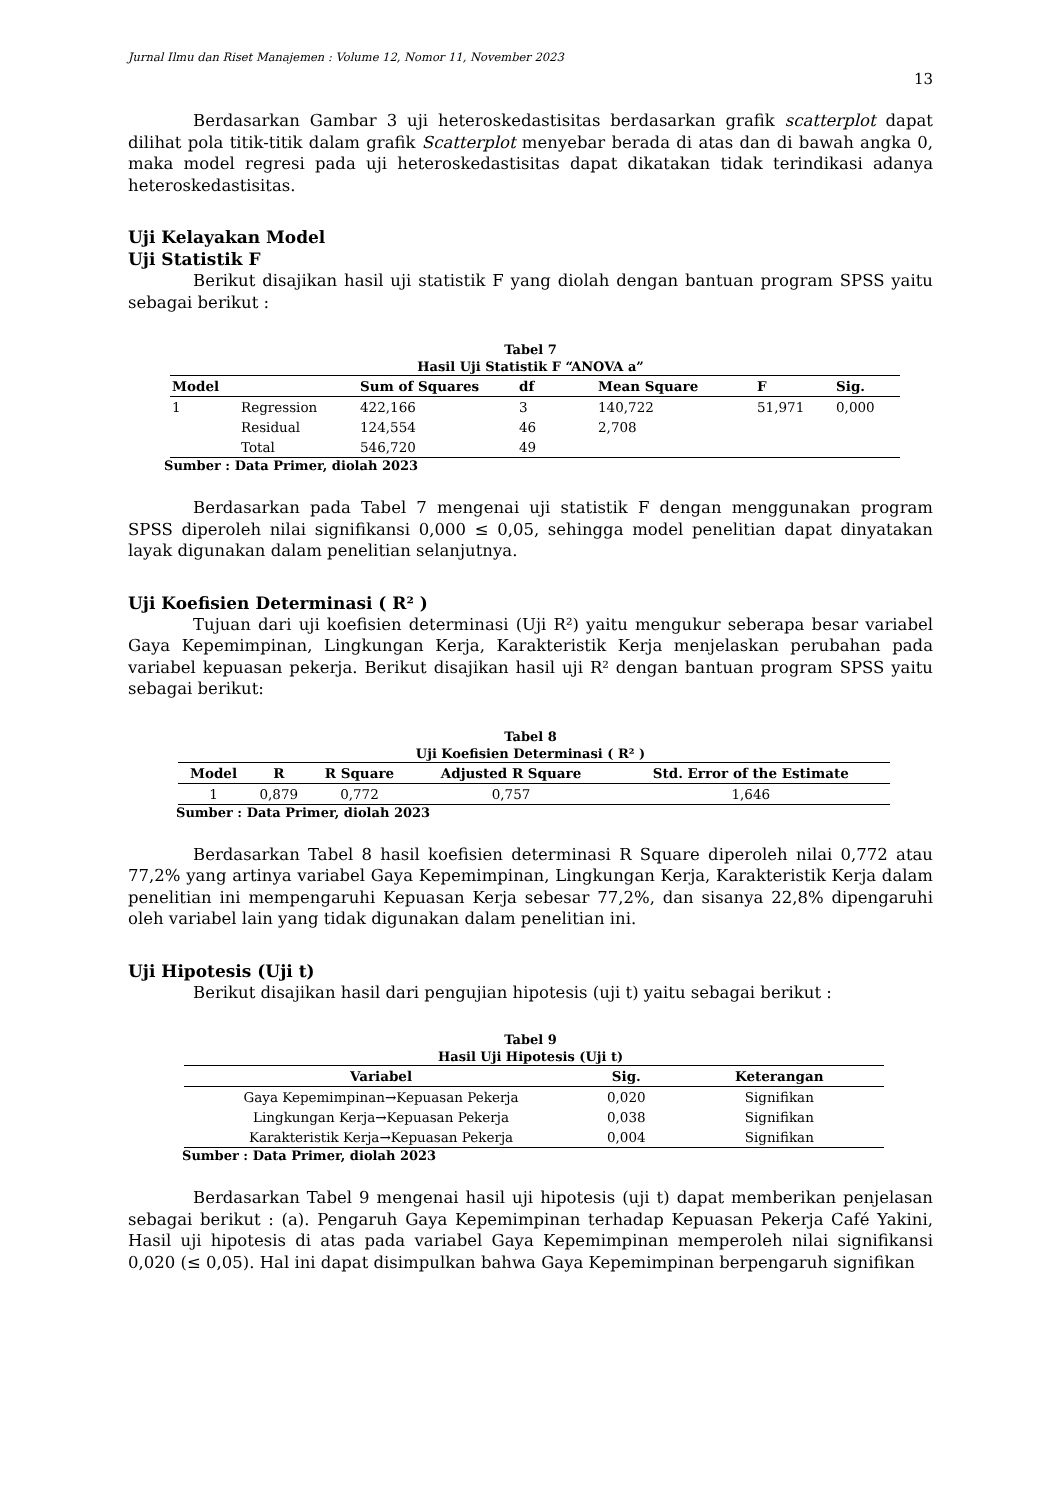Jurnal Ilmu dan Riset Manajemen : Volume 12, Nomor 11, November 2023
13
Berdasarkan Gambar 3 uji heteroskedastisitas berdasarkan grafik scatterplot dapat dilihat pola titik-titik dalam grafik Scatterplot menyebar berada di atas dan di bawah angka 0, maka model regresi pada uji heteroskedastisitas dapat dikatakan tidak terindikasi adanya heteroskedastisitas.
Uji Kelayakan Model
Uji Statistik F
Berikut disajikan hasil uji statistik F yang diolah dengan bantuan program SPSS yaitu sebagai berikut :
Tabel 7
Hasil Uji Statistik F “ANOVA a”
| Model | | Sum of Squares | df | Mean Square | F | Sig. |
| --- | --- | --- | --- | --- | --- | --- |
| 1 | Regression | 422,166 | 3 | 140,722 | 51,971 | 0,000 |
| | Residual | 124,554 | 46 | 2,708 | | |
| | Total | 546,720 | 49 | | | |
Sumber : Data Primer, diolah 2023
Berdasarkan pada Tabel 7 mengenai uji statistik F dengan menggunakan program SPSS diperoleh nilai signifikansi 0,000 ≤ 0,05, sehingga model penelitian dapat dinyatakan layak digunakan dalam penelitian selanjutnya.
Uji Koefisien Determinasi ( R² )
Tujuan dari uji koefisien determinasi (Uji R²) yaitu mengukur seberapa besar variabel Gaya Kepemimpinan, Lingkungan Kerja, Karakteristik Kerja menjelaskan perubahan pada variabel kepuasan pekerja. Berikut disajikan hasil uji R² dengan bantuan program SPSS yaitu sebagai berikut:
Tabel 8
Uji Koefisien Determinasi ( R² )
| Model | R | R Square | Adjusted R Square | Std. Error of the Estimate |
| --- | --- | --- | --- | --- |
| 1 | 0,879 | 0,772 | 0,757 | 1,646 |
Sumber : Data Primer, diolah 2023
Berdasarkan Tabel 8 hasil koefisien determinasi R Square diperoleh nilai 0,772 atau 77,2% yang artinya variabel Gaya Kepemimpinan, Lingkungan Kerja, Karakteristik Kerja dalam penelitian ini mempengaruhi Kepuasan Kerja sebesar 77,2%, dan sisanya 22,8% dipengaruhi oleh variabel lain yang tidak digunakan dalam penelitian ini.
Uji Hipotesis (Uji t)
Berikut disajikan hasil dari pengujian hipotesis (uji t) yaitu sebagai berikut :
Tabel 9
Hasil Uji Hipotesis (Uji t)
| Variabel | Sig. | Keterangan |
| --- | --- | --- |
| Gaya Kepemimpinan→Kepuasan Pekerja | 0,020 | Signifikan |
| Lingkungan Kerja→Kepuasan Pekerja | 0,038 | Signifikan |
| Karakteristik Kerja→Kepuasan Pekerja | 0,004 | Signifikan |
Sumber : Data Primer, diolah 2023
Berdasarkan Tabel 9 mengenai hasil uji hipotesis (uji t) dapat memberikan penjelasan sebagai berikut : (a). Pengaruh Gaya Kepemimpinan terhadap Kepuasan Pekerja Café Yakini, Hasil uji hipotesis di atas pada variabel Gaya Kepemimpinan memperoleh nilai signifikansi 0,020 (≤ 0,05). Hal ini dapat disimpulkan bahwa Gaya Kepemimpinan berpengaruh signifikan